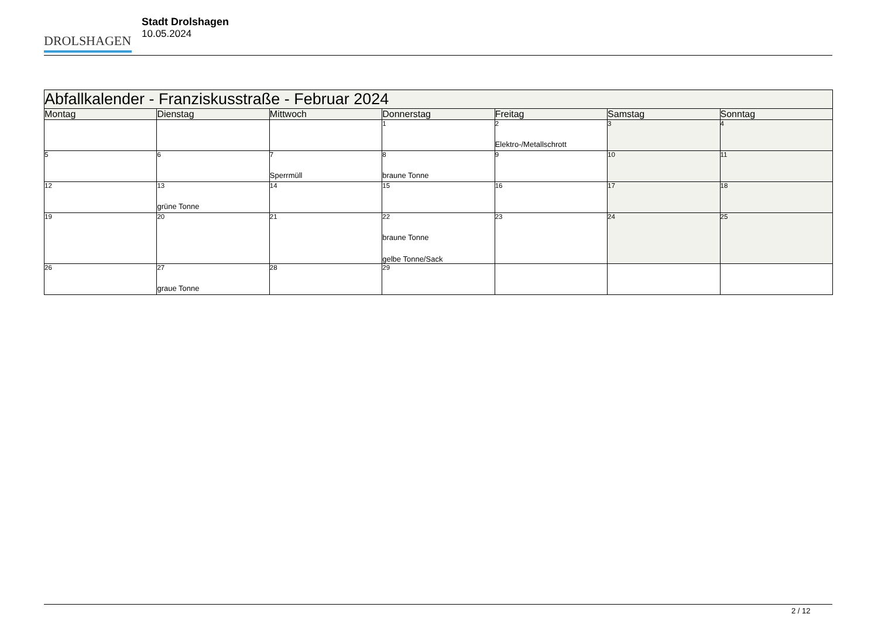DROLSHAGEN
Stadt Drolshagen
10.05.2024
| Abfallkalender - Franziskusstraße - Februar 2024 | | | | | | |
| --- | --- | --- | --- | --- | --- | --- |
| Montag | Dienstag | Mittwoch | Donnerstag | Freitag | Samstag | Sonntag |
| | | | 1 | 2 Elektro-/Metallschrott | 3 | 4 |
| 5 | 6 | 7 Sperrmüll | 8 braune Tonne | 9 | 10 | 11 |
| 12 | 13 grüne Tonne | 14 | 15 | 16 | 17 | 18 |
| 19 | 20 | 21 | 22 braune Tonne gelbe Tonne/Sack | 23 | 24 | 25 |
| 26 | 27 graue Tonne | 28 | 29 | | | |
2 / 12